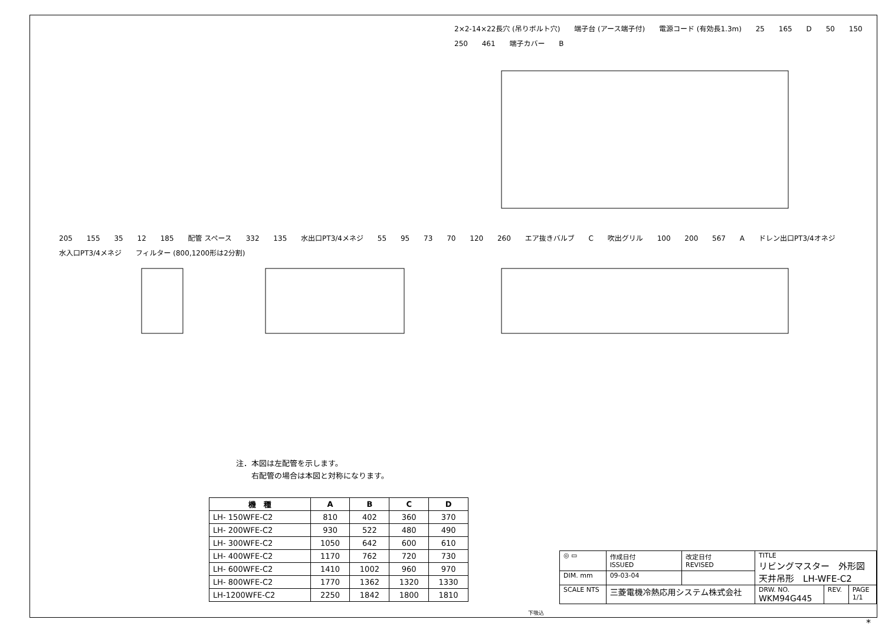2×2-14×22長穴 (吊りボルト穴) 端子台 (アース端子付) 電源コード (有効長1.3m) 25 165 D 50 150 250 461 端子カバー B
205 155 35 12 185 配管 スペース 332 135 水出口PT3/4メネジ 55 95 73 70 120 260 エア抜きバルブ C 吹出グリル 100 200 567 A ドレン出口PT3/4オネジ 水入口PT3/4メネジ フィルター (800,1200形は2分割)
注．本図は左配管を示します。
　　右配管の場合は本図と対称になります。
| 機 種 | A | B | C | D |
| --- | --- | --- | --- | --- |
| LH- 150WFE-C2 | 810 | 402 | 360 | 370 |
| LH- 200WFE-C2 | 930 | 522 | 480 | 490 |
| LH- 300WFE-C2 | 1050 | 642 | 600 | 610 |
| LH- 400WFE-C2 | 1170 | 762 | 720 | 730 |
| LH- 600WFE-C2 | 1410 | 1002 | 960 | 970 |
| LH- 800WFE-C2 | 1770 | 1362 | 1320 | 1330 |
| LH-1200WFE-C2 | 2250 | 1842 | 1800 | 1810 |
下吸込
| ◎ ▭ | 作成日付 ISSUED | 改定日付 REVISED | TITLE リビングマスター 外形図 天井吊形 LH-WFE-C2 | | |
| DIM. mm | 09-03-04 | | | | |
| SCALE NTS | 三菱電機冷熱応用システム株式会社 | | DRW. NO. WKM94G445 | REV. | PAGE 1/1 |
*